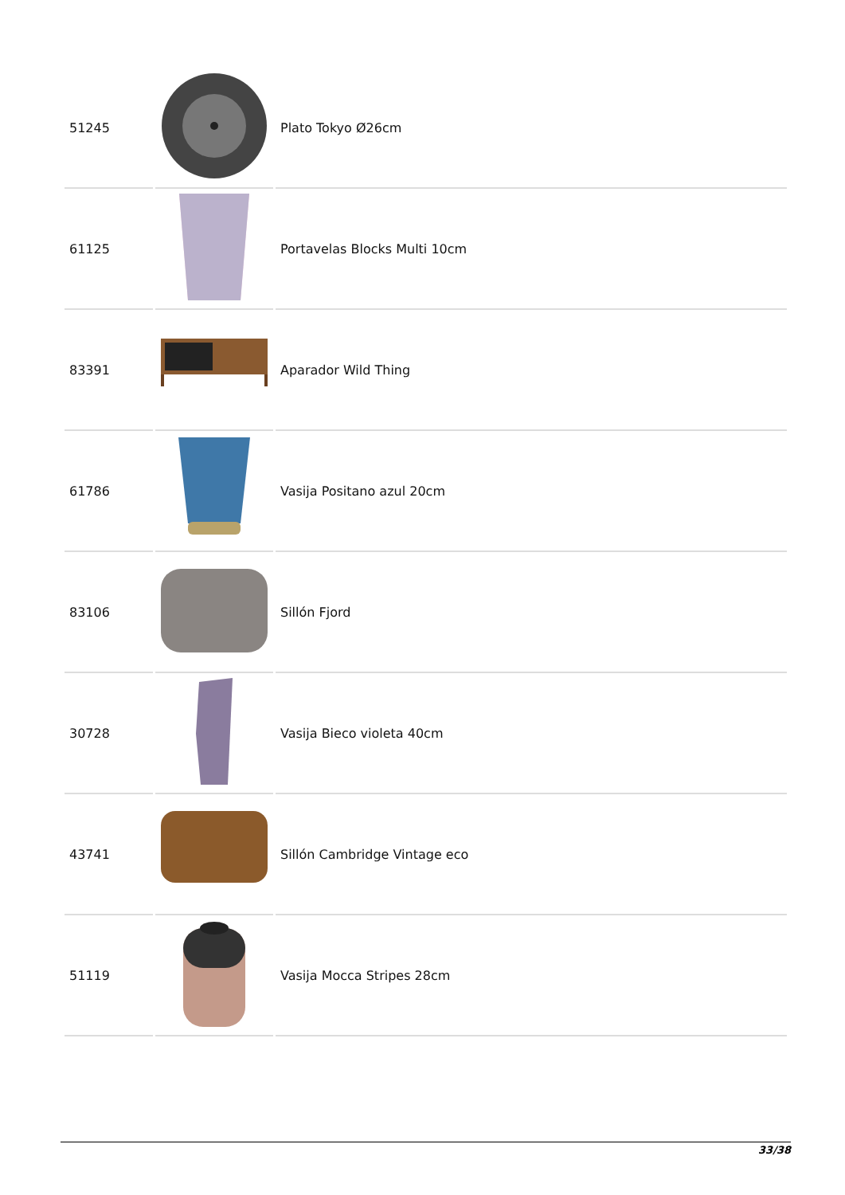| 51245 | | Plato Tokyo Ø26cm |
| 61125 | | Portavelas Blocks Multi 10cm |
| 83391 | | Aparador Wild Thing |
| 61786 | | Vasija Positano azul 20cm |
| 83106 | | Sillón Fjord |
| 30728 | | Vasija Bieco violeta 40cm |
| 43741 | | Sillón Cambridge Vintage eco |
| 51119 | | Vasija Mocca Stripes 28cm |
33/38